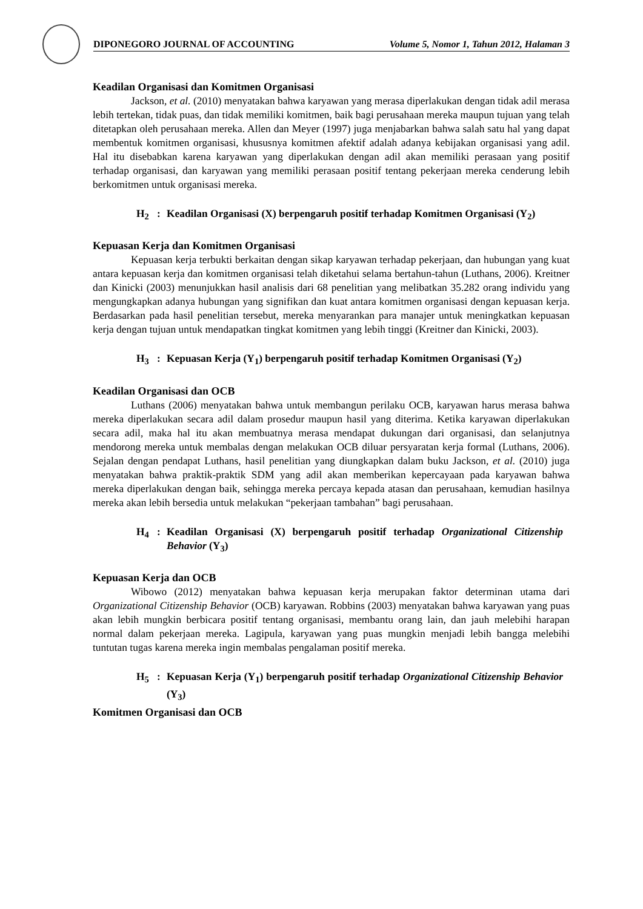DIPONEGORO JOURNAL OF ACCOUNTING Volume 5, Nomor 1, Tahun 2012, Halaman 3
Keadilan Organisasi dan Komitmen Organisasi
Jackson, et al. (2010) menyatakan bahwa karyawan yang merasa diperlakukan dengan tidak adil merasa lebih tertekan, tidak puas, dan tidak memiliki komitmen, baik bagi perusahaan mereka maupun tujuan yang telah ditetapkan oleh perusahaan mereka. Allen dan Meyer (1997) juga menjabarkan bahwa salah satu hal yang dapat membentuk komitmen organisasi, khususnya komitmen afektif adalah adanya kebijakan organisasi yang adil. Hal itu disebabkan karena karyawan yang diperlakukan dengan adil akan memiliki perasaan yang positif terhadap organisasi, dan karyawan yang memiliki perasaan positif tentang pekerjaan mereka cenderung lebih berkomitmen untuk organisasi mereka.
H<sub>2</sub>: Keadilan Organisasi (X) berpengaruh positif terhadap Komitmen Organisasi (Y<sub>2</sub>)
Kepuasan Kerja dan Komitmen Organisasi
Kepuasan kerja terbukti berkaitan dengan sikap karyawan terhadap pekerjaan, dan hubungan yang kuat antara kepuasan kerja dan komitmen organisasi telah diketahui selama bertahun-tahun (Luthans, 2006). Kreitner dan Kinicki (2003) menunjukkan hasil analisis dari 68 penelitian yang melibatkan 35.282 orang individu yang mengungkapkan adanya hubungan yang signifikan dan kuat antara komitmen organisasi dengan kepuasan kerja. Berdasarkan pada hasil penelitian tersebut, mereka menyarankan para manajer untuk meningkatkan kepuasan kerja dengan tujuan untuk mendapatkan tingkat komitmen yang lebih tinggi (Kreitner dan Kinicki, 2003).
H<sub>3</sub>: Kepuasan Kerja (Y<sub>1</sub>) berpengaruh positif terhadap Komitmen Organisasi (Y<sub>2</sub>)
Keadilan Organisasi dan OCB
Luthans (2006) menyatakan bahwa untuk membangun perilaku OCB, karyawan harus merasa bahwa mereka diperlakukan secara adil dalam prosedur maupun hasil yang diterima. Ketika karyawan diperlakukan secara adil, maka hal itu akan membuatnya merasa mendapat dukungan dari organisasi, dan selanjutnya mendorong mereka untuk membalas dengan melakukan OCB diluar persyaratan kerja formal (Luthans, 2006). Sejalan dengan pendapat Luthans, hasil penelitian yang diungkapkan dalam buku Jackson, et al. (2010) juga menyatakan bahwa praktik-praktik SDM yang adil akan memberikan kepercayaan pada karyawan bahwa mereka diperlakukan dengan baik, sehingga mereka percaya kepada atasan dan perusahaan, kemudian hasilnya mereka akan lebih bersedia untuk melakukan “pekerjaan tambahan” bagi perusahaan.
H<sub>4</sub>: Keadilan Organisasi (X) berpengaruh positif terhadap Organizational Citizenship Behavior (Y<sub>3</sub>)
Kepuasan Kerja dan OCB
Wibowo (2012) menyatakan bahwa kepuasan kerja merupakan faktor determinan utama dari Organizational Citizenship Behavior (OCB) karyawan. Robbins (2003) menyatakan bahwa karyawan yang puas akan lebih mungkin berbicara positif tentang organisasi, membantu orang lain, dan jauh melebihi harapan normal dalam pekerjaan mereka. Lagipula, karyawan yang puas mungkin menjadi lebih bangga melebihi tuntutan tugas karena mereka ingin membalas pengalaman positif mereka.
H<sub>5</sub>: Kepuasan Kerja (Y<sub>1</sub>) berpengaruh positif terhadap Organizational Citizenship Behavior (Y<sub>3</sub>)
Komitmen Organisasi dan OCB